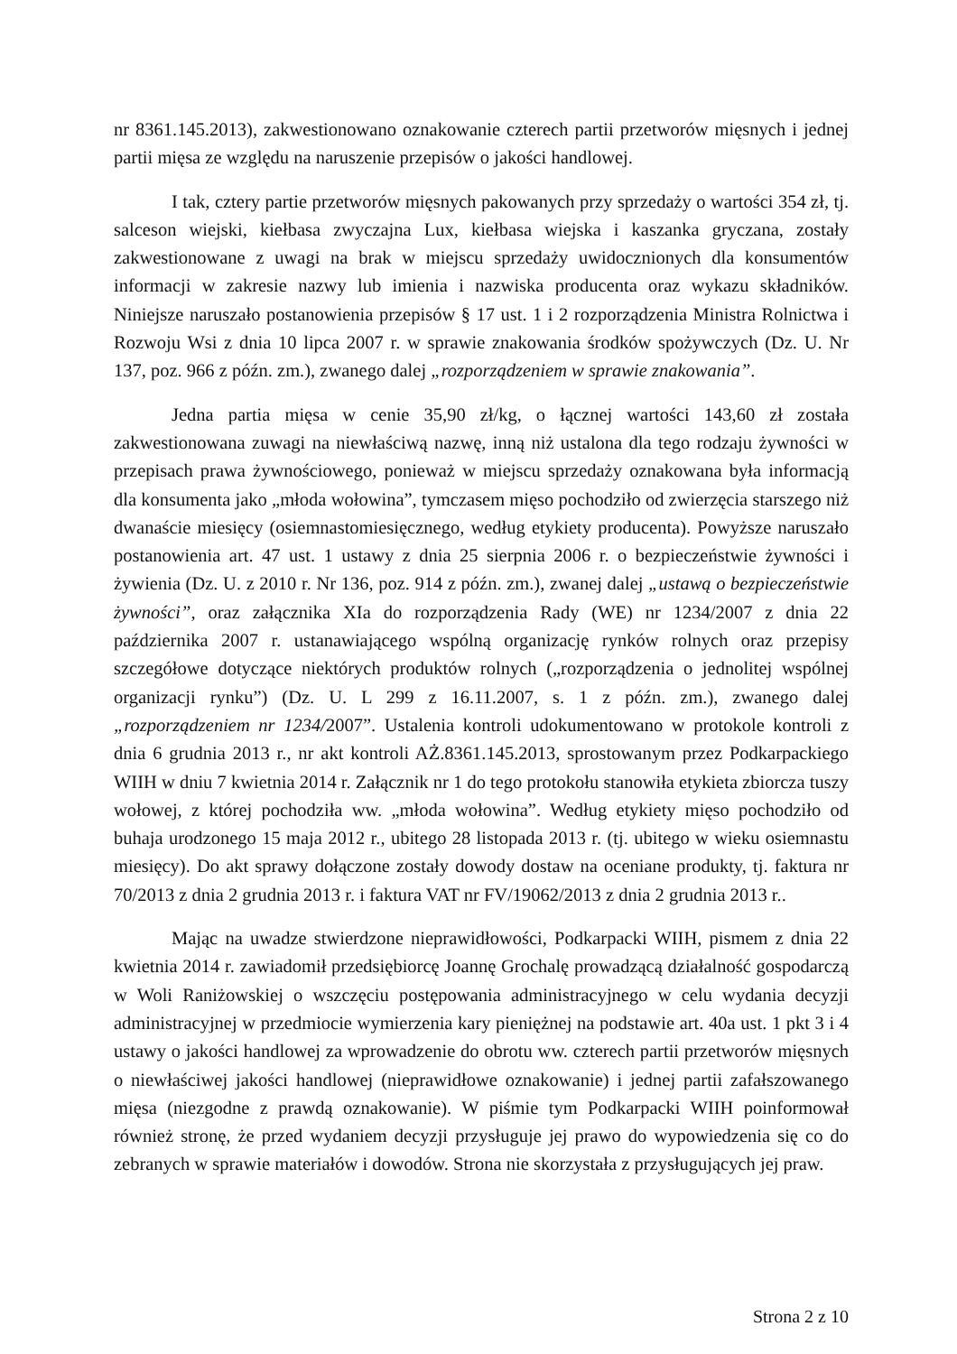nr 8361.145.2013), zakwestionowano oznakowanie czterech partii przetworów mięsnych i jednej partii mięsa ze względu na naruszenie przepisów o jakości handlowej.
I tak, cztery partie przetworów mięsnych pakowanych przy sprzedaży o wartości 354 zł, tj. salceson wiejski, kiełbasa zwyczajna Lux, kiełbasa wiejska i kaszanka gryczana, zostały zakwestionowane z uwagi na brak w miejscu sprzedaży uwidocznionych dla konsumentów informacji w zakresie nazwy lub imienia i nazwiska producenta oraz wykazu składników. Niniejsze naruszało postanowienia przepisów § 17 ust. 1 i 2 rozporządzenia Ministra Rolnictwa i Rozwoju Wsi z dnia 10 lipca 2007 r. w sprawie znakowania środków spożywczych (Dz. U. Nr 137, poz. 966 z późn. zm.), zwanego dalej „rozporządzeniem w sprawie znakowania”.
Jedna partia mięsa w cenie 35,90 zł/kg, o łącznej wartości 143,60 zł została zakwestionowana zuwagi na niewłaściwą nazwę, inną niż ustalona dla tego rodzaju żywności w przepisach prawa żywnościowego, ponieważ w miejscu sprzedaży oznakowana była informacją dla konsumenta jako „młoda wołowina”, tymczasem mięso pochodziło od zwierzęcia starszego niż dwanaście miesięcy (osiemnastomiesięcznego, według etykiety producenta). Powyższe naruszało postanowienia art. 47 ust. 1 ustawy z dnia 25 sierpnia 2006 r. o bezpieczeństwie żywności i żywienia (Dz. U. z 2010 r. Nr 136, poz. 914 z późn. zm.), zwanej dalej „ustawą o bezpieczeństwie żywności”, oraz załącznika XIa do rozporządzenia Rady (WE) nr 1234/2007 z dnia 22 października 2007 r. ustanawiającego wspólną organizację rynków rolnych oraz przepisy szczegółowe dotyczące niektórych produktów rolnych („rozporządzenia o jednolitej wspólnej organizacji rynku”) (Dz. U. L 299 z 16.11.2007, s. 1 z późn. zm.), zwanego dalej „rozporządzeniem nr 1234/2007”. Ustalenia kontroli udokumentowano w protokole kontroli z dnia 6 grudnia 2013 r., nr akt kontroli AŻ.8361.145.2013, sprostowanym przez Podkarpackiego WIIH w dniu 7 kwietnia 2014 r. Załącznik nr 1 do tego protokołu stanowiła etykieta zbiorcza tuszy wołowej, z której pochodziła ww. „młoda wołowina”. Według etykiety mięso pochodziło od buhaja urodzonego 15 maja 2012 r., ubitego 28 listopada 2013 r. (tj. ubitego w wieku osiemnastu miesięcy). Do akt sprawy dołączone zostały dowody dostaw na oceniane produkty, tj. faktura nr 70/2013 z dnia 2 grudnia 2013 r. i faktura VAT nr FV/19062/2013 z dnia 2 grudnia 2013 r..
Mając na uwadze stwierdzone nieprawidłowości, Podkarpacki WIIH, pismem z dnia 22 kwietnia 2014 r. zawiadomił przedsiębiorcę Joannę Grochalę prowadzącą działalność gospodarczą w Woli Raniżowskiej o wszczęciu postępowania administracyjnego w celu wydania decyzji administracyjnej w przedmiocie wymierzenia kary pieniężnej na podstawie art. 40a ust. 1 pkt 3 i 4 ustawy o jakości handlowej za wprowadzenie do obrotu ww. czterech partii przetworów mięsnych o niewłaściwej jakości handlowej (nieprawidłowe oznakowanie) i jednej partii zafałszowanego mięsa (niezgodne z prawdą oznakowanie). W piśmie tym Podkarpacki WIIH poinformował również stronę, że przed wydaniem decyzji przysługuje jej prawo do wypowiedzenia się co do zebranych w sprawie materiałów i dowodów. Strona nie skorzystała z przysługujących jej praw.
Strona 2 z 10